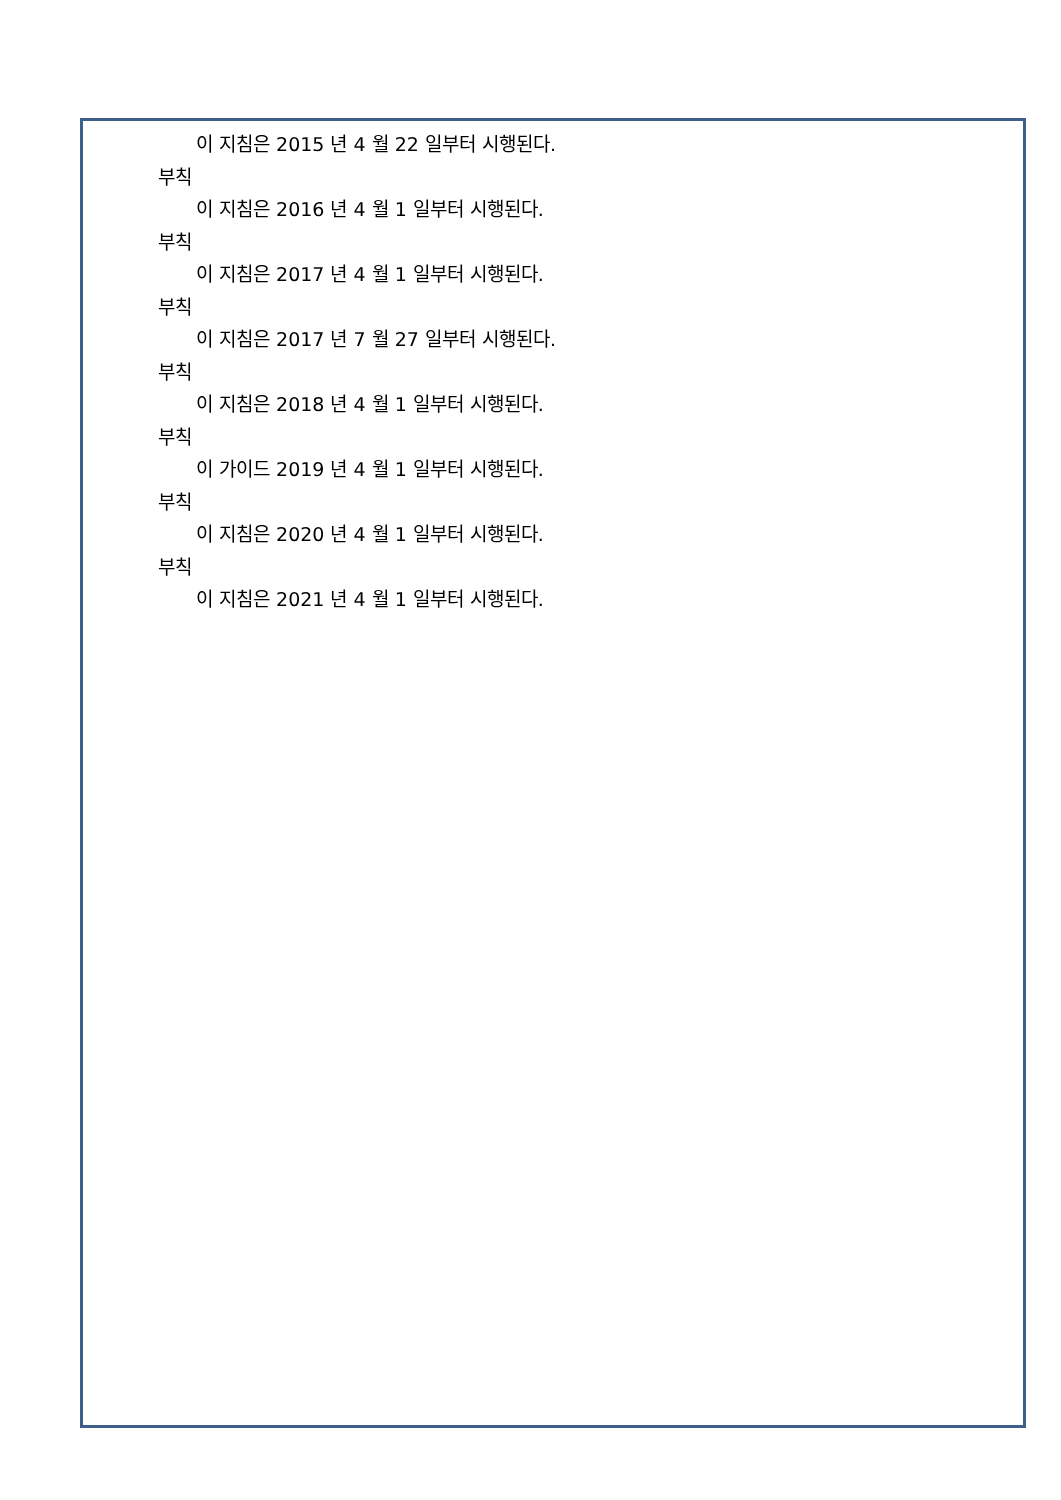이 지침은 2015 년 4 월 22 일부터 시행된다.
부칙
이 지침은 2016 년 4 월 1 일부터 시행된다.
부칙
이 지침은 2017 년 4 월 1 일부터 시행된다.
부칙
이 지침은 2017 년 7 월 27 일부터 시행된다.
부칙
이 지침은 2018 년 4 월 1 일부터 시행된다.
부칙
이 가이드 2019 년 4 월 1 일부터 시행된다.
부칙
이 지침은 2020 년 4 월 1 일부터 시행된다.
부칙
이 지침은 2021 년 4 월 1 일부터 시행된다.